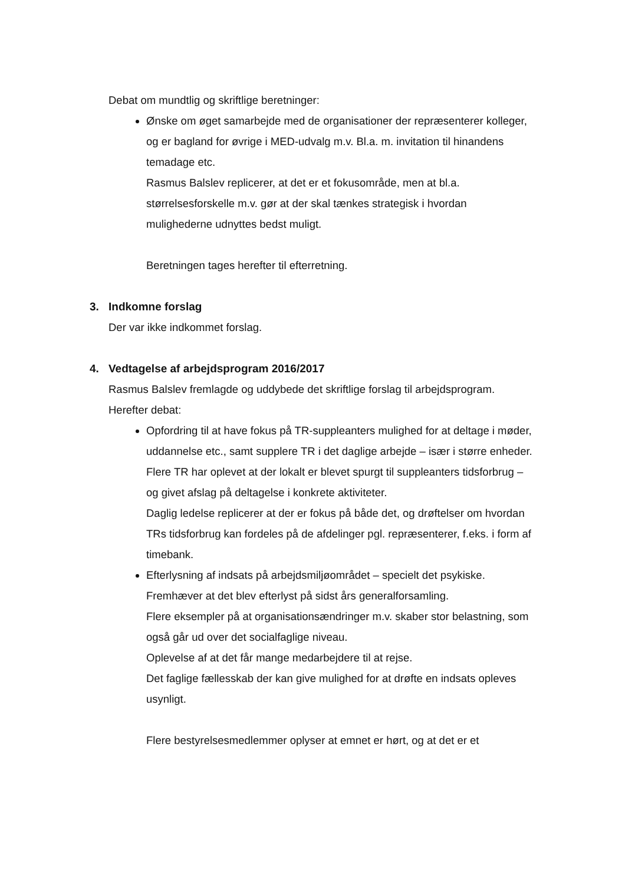Debat om mundtlig og skriftlige beretninger:
Ønske om øget samarbejde med de organisationer der repræsenterer kolleger, og er bagland for øvrige i MED-udvalg m.v. Bl.a. m. invitation til hinandens temadage etc.
Rasmus Balslev replicerer, at det er et fokusområde, men at bl.a. størrelsesforskelle m.v. gør at der skal tænkes strategisk i hvordan mulighederne udnyttes bedst muligt.
Beretningen tages herefter til efterretning.
3. Indkomne forslag
Der var ikke indkommet forslag.
4. Vedtagelse af arbejdsprogram 2016/2017
Rasmus Balslev fremlagde og uddybede det skriftlige forslag til arbejdsprogram.
Herefter debat:
Opfordring til at have fokus på TR-suppleanters mulighed for at deltage i møder, uddannelse etc., samt supplere TR i det daglige arbejde – især i større enheder.
Flere TR har oplevet at der lokalt er blevet spurgt til suppleanters tidsforbrug – og givet afslag på deltagelse i konkrete aktiviteter.
Daglig ledelse replicerer at der er fokus på både det, og drøftelser om hvordan TRs tidsforbrug kan fordeles på de afdelinger pgl. repræsenterer, f.eks. i form af timebank.
Efterlysning af indsats på arbejdsmiljøområdet – specielt det psykiske.
Fremhæver at det blev efterlyst på sidst års generalforsamling.
Flere eksempler på at organisationsændringer m.v. skaber stor belastning, som også går ud over det socialfaglige niveau.
Oplevelse af at det får mange medarbejdere til at rejse.
Det faglige fællesskab der kan give mulighed for at drøfte en indsats opleves usynligt.
Flere bestyrelsesmedlemmer oplyser at emnet er hørt, og at det er et